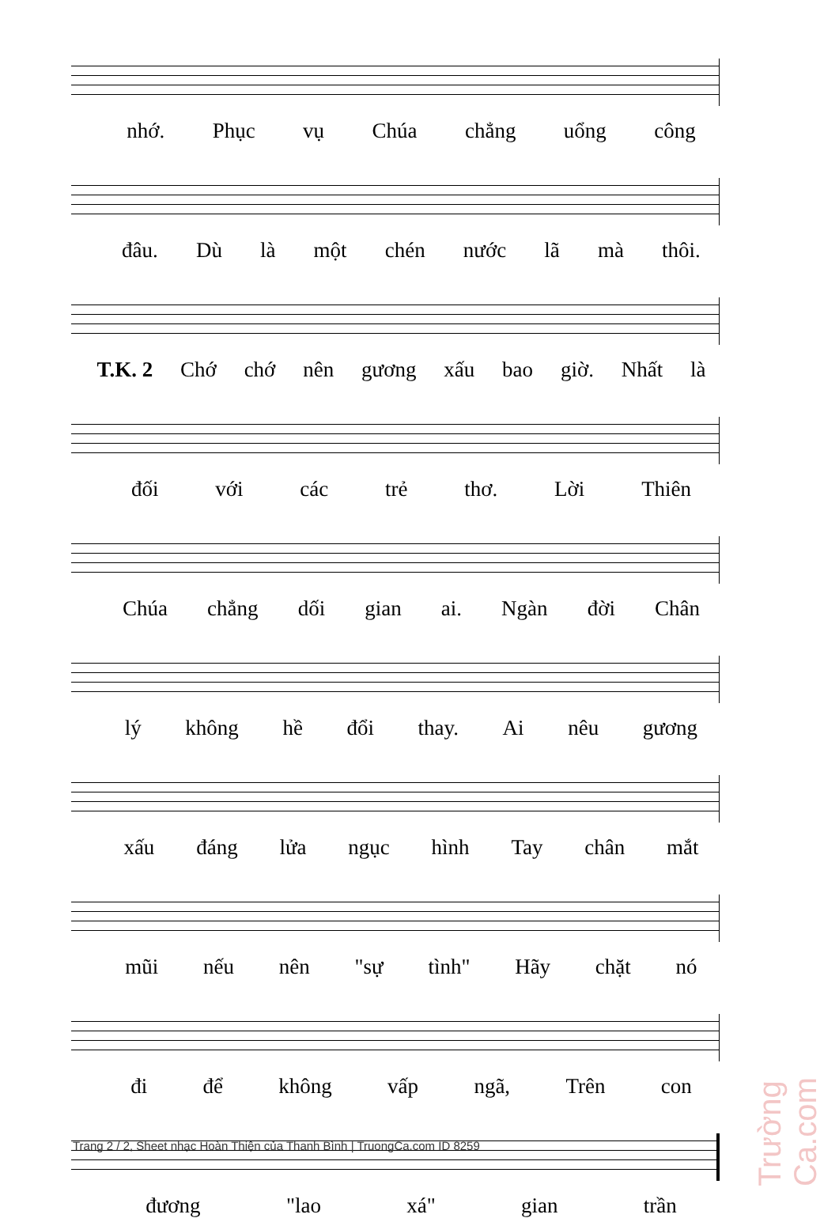nhớ. Phục vụ Chúa chẳng uổng công
đâu. Dù là một chén nước lã mà thôi.
T.K. 2 Chớ chớ nên gương xấu bao giờ. Nhất là
đối với các trẻ thơ. Lời Thiên
Chúa chẳng dối gian ai. Ngàn đời Chân
lý không hề đổi thay. Ai nêu gương
xấu đáng lửa ngục hình Tay chân mắt
mũi nếu nên "sự tình" Hãy chặt nó
đi để không vấp ngã, Trên con
đương "lao xá" gian trần
Trang 2 / 2, Sheet nhạc Hoàn Thiện của Thanh Bình | TruongCa.com ID 8259
Trường Ca.com